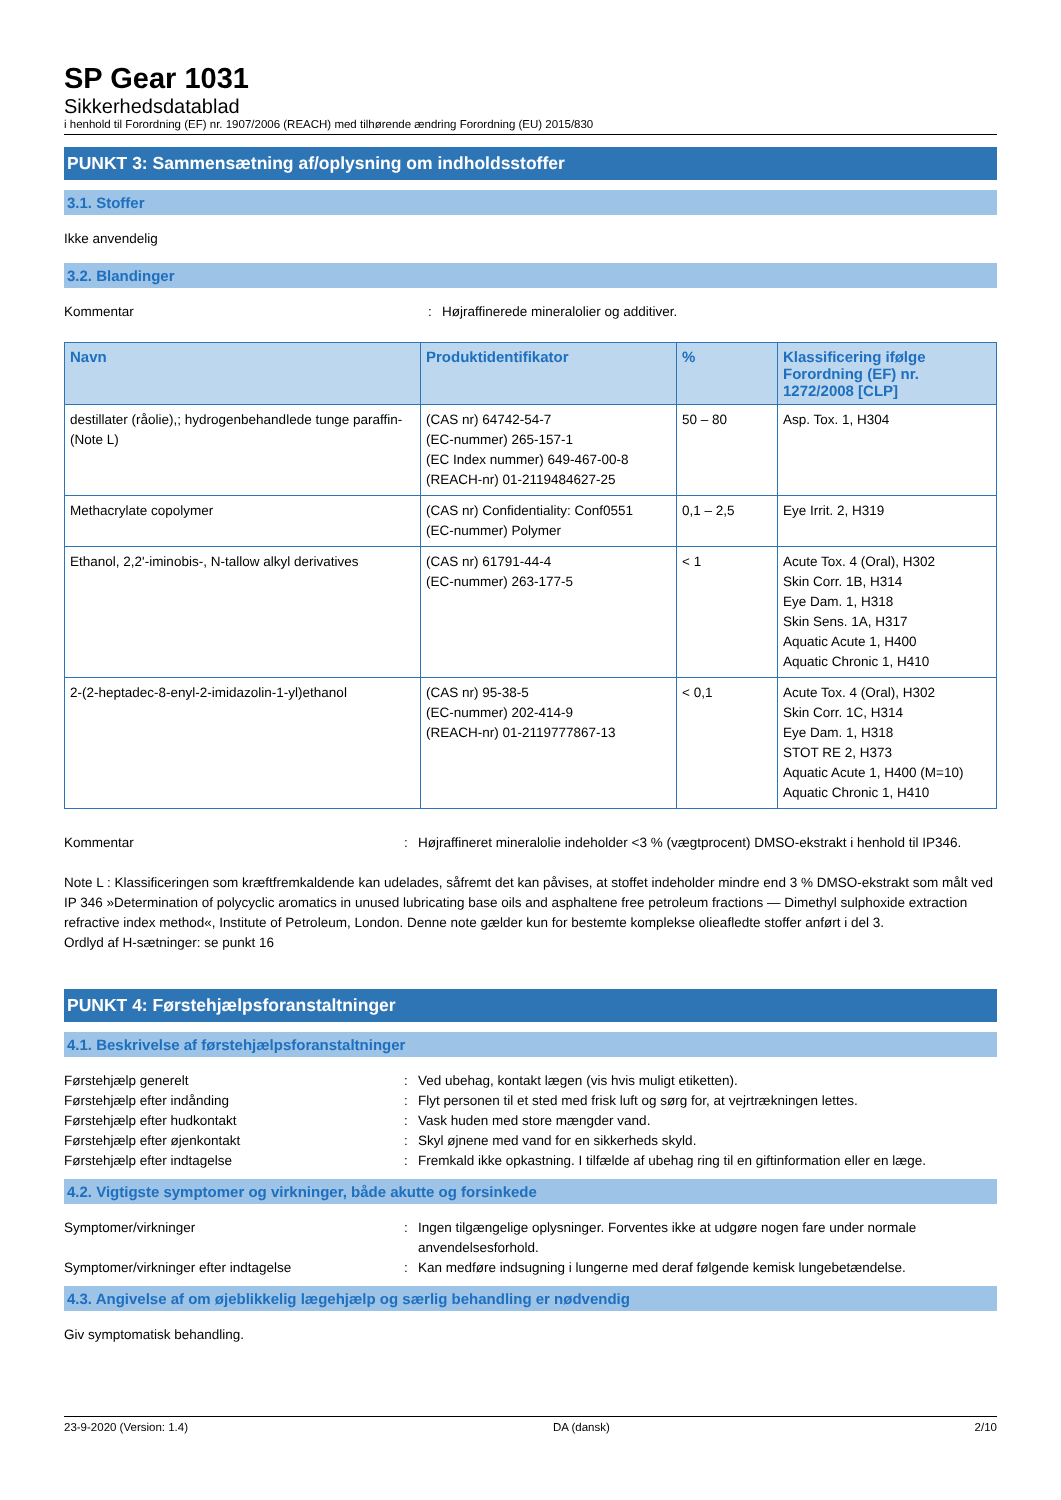SP Gear 1031
Sikkerhedsdatablad
i henhold til Forordning (EF) nr. 1907/2006 (REACH) med tilhørende ændring Forordning (EU) 2015/830
PUNKT 3: Sammensætning af/oplysning om indholdsstoffer
3.1. Stoffer
Ikke anvendelig
3.2. Blandinger
Kommentar : Højraffinerede mineralolier og additiver.
| Navn | Produktidentifikator | % | Klassificering ifølge Forordning (EF) nr. 1272/2008 [CLP] |
| --- | --- | --- | --- |
| destillater (råolie),; hydrogenbehandlede tunge paraffin- (Note L) | (CAS nr) 64742-54-7 (EC-nummer) 265-157-1 (EC Index nummer) 649-467-00-8 (REACH-nr) 01-2119484627-25 | 50 – 80 | Asp. Tox. 1, H304 |
| Methacrylate copolymer | (CAS nr) Confidentiality: Conf0551 (EC-nummer) Polymer | 0,1 – 2,5 | Eye Irrit. 2, H319 |
| Ethanol, 2,2'-iminobis-, N-tallow alkyl derivatives | (CAS nr) 61791-44-4 (EC-nummer) 263-177-5 | < 1 | Acute Tox. 4 (Oral), H302 Skin Corr. 1B, H314 Eye Dam. 1, H318 Skin Sens. 1A, H317 Aquatic Acute 1, H400 Aquatic Chronic 1, H410 |
| 2-(2-heptadec-8-enyl-2-imidazolin-1-yl)ethanol | (CAS nr) 95-38-5 (EC-nummer) 202-414-9 (REACH-nr) 01-2119777867-13 | < 0,1 | Acute Tox. 4 (Oral), H302 Skin Corr. 1C, H314 Eye Dam. 1, H318 STOT RE 2, H373 Aquatic Acute 1, H400 (M=10) Aquatic Chronic 1, H410 |
Kommentar : Højraffineret mineralolie indeholder <3 % (vægtprocent) DMSO-ekstrakt i henhold til IP346.
Note L : Klassificeringen som kræftfremkaldende kan udelades, såfremt det kan påvises, at stoffet indeholder mindre end 3 % DMSO-ekstrakt som målt ved IP 346 »Determination of polycyclic aromatics in unused lubricating base oils and asphaltene free petroleum fractions — Dimethyl sulphoxide extraction refractive index method«, Institute of Petroleum, London. Denne note gælder kun for bestemte komplekse olieafledte stoffer anført i del 3.
Ordlyd af H-sætninger: se punkt 16
PUNKT 4: Førstehjælpsforanstaltninger
4.1. Beskrivelse af førstehjælpsforanstaltninger
Førstehjælp generelt : Ved ubehag, kontakt lægen (vis hvis muligt etiketten).
Førstehjælp efter indånding : Flyt personen til et sted med frisk luft og sørg for, at vejrtrækningen lettes.
Førstehjælp efter hudkontakt : Vask huden med store mængder vand.
Førstehjælp efter øjenkontakt : Skyl øjnene med vand for en sikkerheds skyld.
Førstehjælp efter indtagelse : Fremkald ikke opkastning. I tilfælde af ubehag ring til en giftinformation eller en læge.
4.2. Vigtigste symptomer og virkninger, både akutte og forsinkede
Symptomer/virkninger : Ingen tilgængelige oplysninger. Forventes ikke at udgøre nogen fare under normale anvendelsesforhold.
Symptomer/virkninger efter indtagelse : Kan medføre indsugning i lungerne med deraf følgende kemisk lungebetændelse.
4.3. Angivelse af om øjeblikkelig lægehjælp og særlig behandling er nødvendig
Giv symptomatisk behandling.
23-9-2020 (Version: 1.4) DA (dansk) 2/10